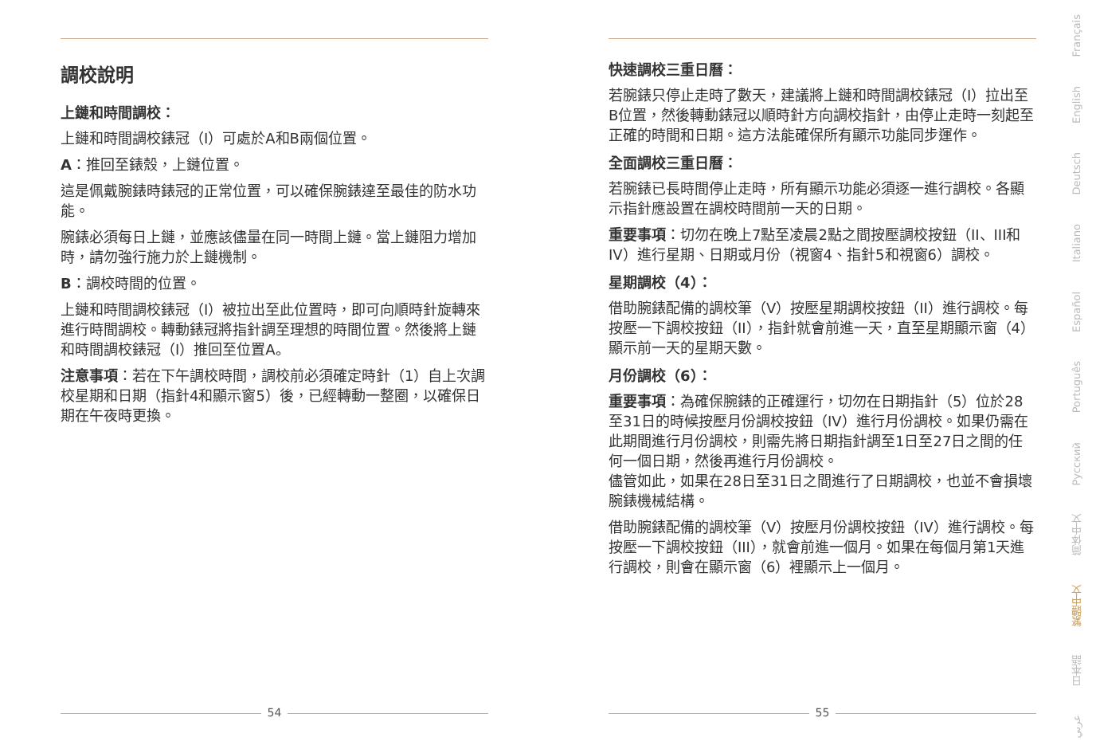調校說明
上鏈和時間調校：
上鏈和時間調校錶冠（I）可處於A和B兩個位置。
A：推回至錶殼，上鏈位置。
這是佩戴腕錶時錶冠的正常位置，可以確保腕錶達至最佳的防水功能。
腕錶必須每日上鏈，並應該儘量在同一時間上鏈。當上鏈阻力增加時，請勿強行施力於上鏈機制。
B：調校時間的位置。
上鏈和時間調校錶冠（I）被拉出至此位置時，即可向順時針旋轉來進行時間調校。轉動錶冠將指針調至理想的時間位置。然後將上鏈和時間調校錶冠（I）推回至位置A。
注意事項：若在下午調校時間，調校前必須確定時針（1）自上次調校星期和日期（指針4和顯示窗5）後，已經轉動一整圈，以確保日期在午夜時更換。
54
快速調校三重日曆：
若腕錶只停止走時了數天，建議將上鏈和時間調校錶冠（I）拉出至B位置，然後轉動錶冠以順時針方向調校指針，由停止走時一刻起至正確的時間和日期。這方法能確保所有顯示功能同步運作。
全面調校三重日曆：
若腕錶已長時間停止走時，所有顯示功能必須逐一進行調校。各顯示指針應設置在調校時間前一天的日期。
重要事項：切勿在晚上7點至凌晨2點之間按壓調校按鈕（II、III和IV）進行星期、日期或月份（視窗4、指針5和視窗6）調校。
星期調校（4）：
借助腕錶配備的調校筆（V）按壓星期調校按鈕（II）進行調校。每按壓一下調校按鈕（II），指針就會前進一天，直至星期顯示窗（4）顯示前一天的星期天數。
月份調校（6）：
重要事項：為確保腕錶的正確運行，切勿在日期指針（5）位於28至31日的時候按壓月份調校按鈕（IV）進行月份調校。如果仍需在此期間進行月份調校，則需先將日期指針調至1日至27日之間的任何一個日期，然後再進行月份調校。
儘管如此，如果在28日至31日之間進行了日期調校，也並不會損壞腕錶機械結構。
借助腕錶配備的調校筆（V）按壓月份調校按鈕（IV）進行調校。每按壓一下調校按鈕（III），就會前進一個月。如果在每個月第1天進行調校，則會在顯示窗（6）裡顯示上一個月。
55
Français
English
Deutsch
Italiano
Español
Português
Pусский
简体中文
繁體中文
日本語
عربي